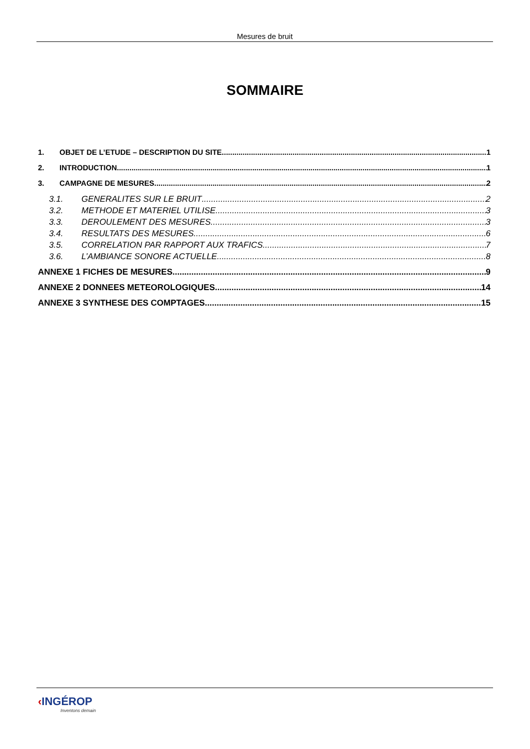Mesures de bruit
SOMMAIRE
1. OBJET DE L’ETUDE – DESCRIPTION DU SITE 1
2. INTRODUCTION 1
3. CAMPAGNE DE MESURES 2
3.1. GENERALITES SUR LE BRUIT 2
3.2. METHODE ET MATERIEL UTILISE 3
3.3. DEROULEMENT DES MESURES 3
3.4. RESULTATS DES MESURES 6
3.5. CORRELATION PAR RAPPORT AUX TRAFICS 7
3.6. L’AMBIANCE SONORE ACTUELLE 8
ANNEXE 1 FICHES DE MESURES 9
ANNEXE 2 DONNEES METEOROLOGIQUES 14
ANNEXE 3 SYNTHESE DES COMPTAGES 15
‹INGÉROP
Inventons demain